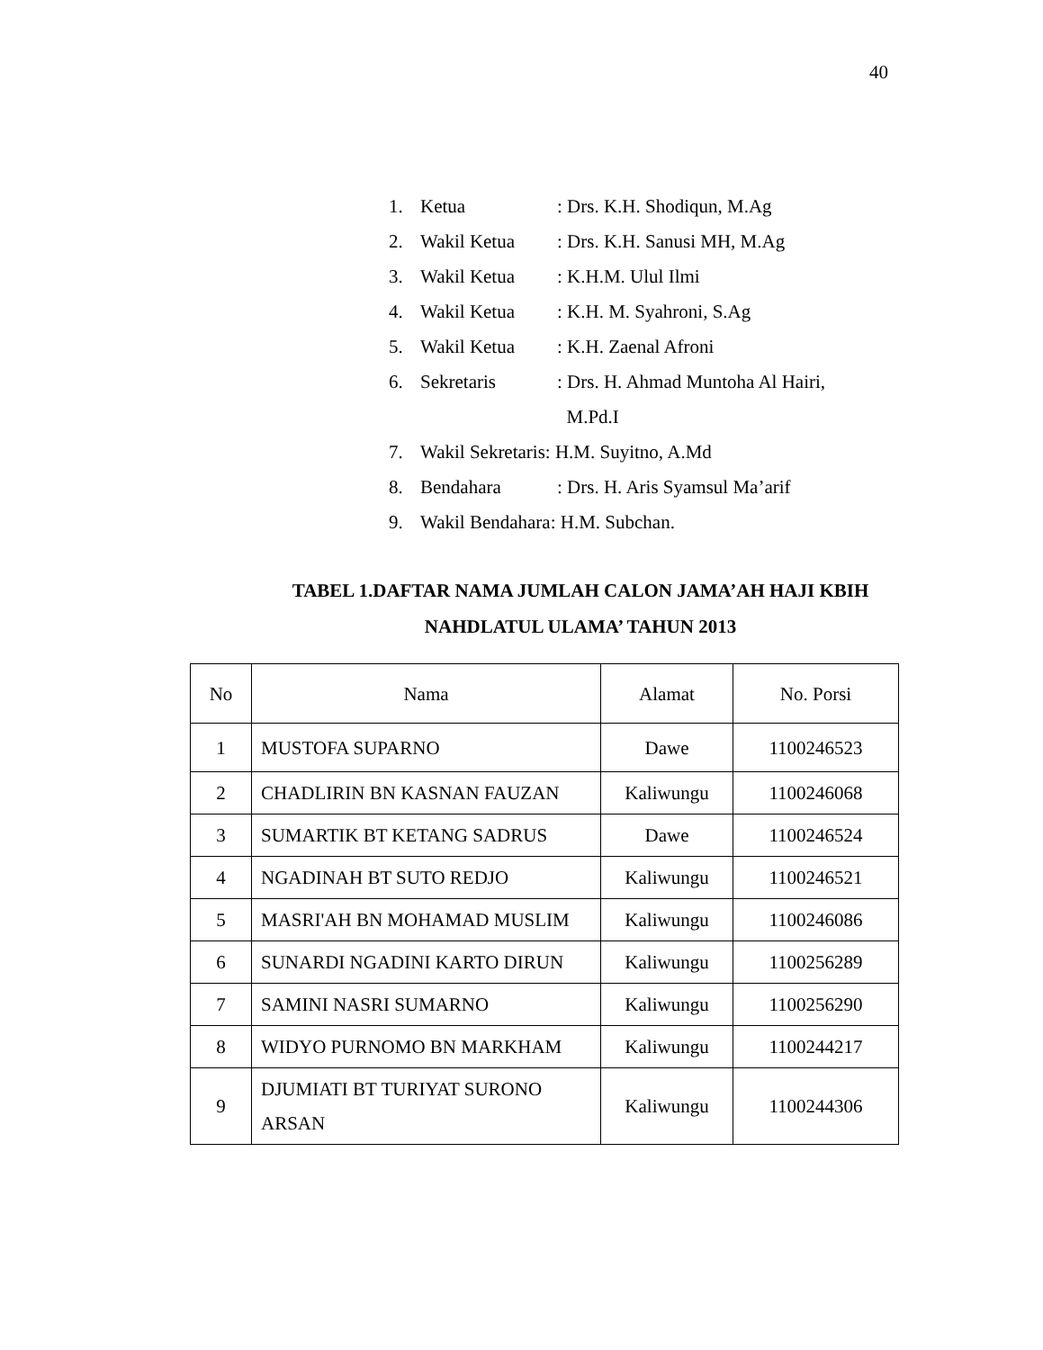40
1. Ketua: Drs. K.H. Shodiqun, M.Ag
2. Wakil Ketua: Drs. K.H. Sanusi MH, M.Ag
3. Wakil Ketua: K.H.M. Ulul Ilmi
4. Wakil Ketua: K.H. M. Syahroni, S.Ag
5. Wakil Ketua: K.H. Zaenal Afroni
6. Sekretaris: Drs. H. Ahmad Muntoha Al Hairi,
M.Pd.I
7. Wakil Sekretaris: H.M. Suyitno, A.Md
8. Bendahara: Drs. H. Aris Syamsul Ma’arif
9. Wakil Bendahara: H.M. Subchan.
TABEL 1.DAFTAR NAMA JUMLAH CALON JAMA’AH HAJI KBIH
NAHDLATUL ULAMA’ TAHUN 2013
| No | Nama | Alamat | No. Porsi |
| --- | --- | --- | --- |
| 1 | MUSTOFA SUPARNO | Dawe | 1100246523 |
| 2 | CHADLIRIN BN KASNAN FAUZAN | Kaliwungu | 1100246068 |
| 3 | SUMARTIK BT KETANG SADRUS | Dawe | 1100246524 |
| 4 | NGADINAH BT SUTO REDJO | Kaliwungu | 1100246521 |
| 5 | MASRI'AH BN MOHAMAD MUSLIM | Kaliwungu | 1100246086 |
| 6 | SUNARDI NGADINI KARTO DIRUN | Kaliwungu | 1100256289 |
| 7 | SAMINI NASRI SUMARNO | Kaliwungu | 1100256290 |
| 8 | WIDYO PURNOMO BN MARKHAM | Kaliwungu | 1100244217 |
| 9 | DJUMIATI BT TURIYAT SURONO ARSAN | Kaliwungu | 1100244306 |